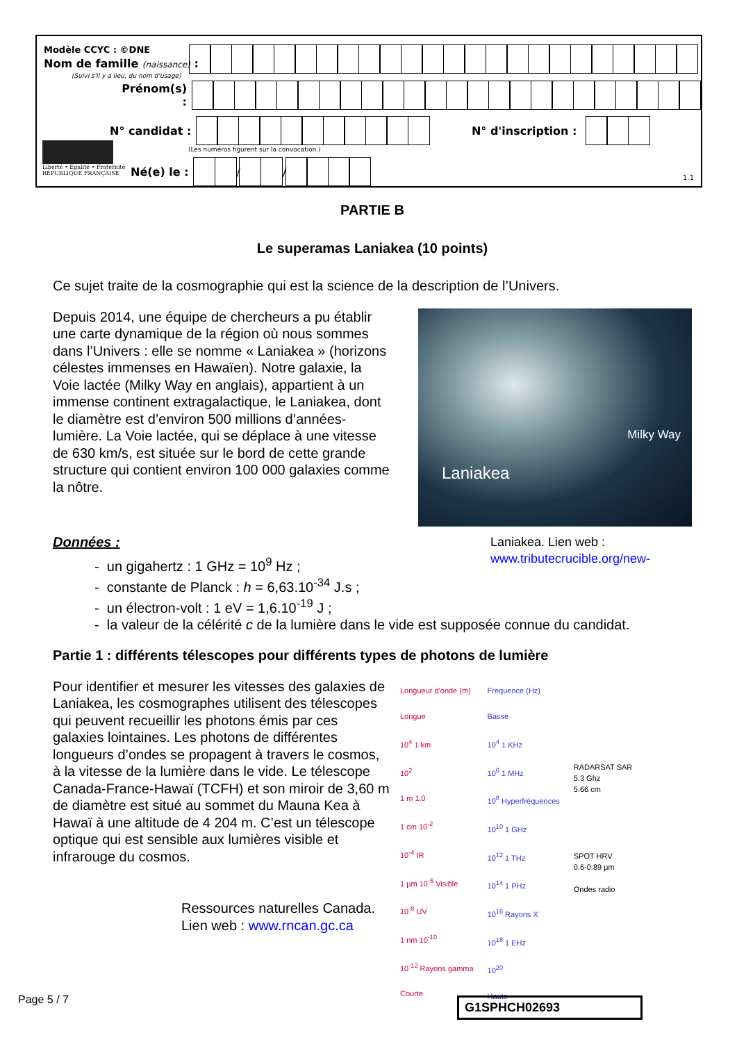Modèle CCYC : ©DNE
Nom de famille (naissance) :
(Suivi s'il y a lieu, du nom d'usage)
Prénom(s) :
N° candidat : N° d'inscription :
(Les numéros figurent sur la convocation.)
Liberté • Égalité • Fraternité
RÉPUBLIQUE FRANÇAISE
Né(e) le :
/
/
1.1
PARTIE B
Le superamas Laniakea (10 points)
Ce sujet traite de la cosmographie qui est la science de la description de l’Univers.
Depuis 2014, une équipe de chercheurs a pu établir une carte dynamique de la région où nous sommes dans l’Univers : elle se nomme « Laniakea » (horizons célestes immenses en Hawaïen). Notre galaxie, la Voie lactée (Milky Way en anglais), appartient à un immense continent extragalactique, le Laniakea, dont le diamètre est d’environ 500 millions d’années-lumière. La Voie lactée, qui se déplace à une vitesse de 630 km/s, est située sur le bord de cette grande structure qui contient environ 100 000 galaxies comme la nôtre.
Milky Way
Laniakea
Données : Laniakea. Lien web :
www.tributecrucible.org/new-
- un gigahertz : 1 GHz = 10<sup>9</sup> Hz ;
- constante de Planck : h = 6,63.10<sup>-34</sup> J.s ;
- un électron-volt : 1 eV = 1,6.10<sup>-19</sup> J ;
- la valeur de la célérité c de la lumière dans le vide est supposée connue du candidat.
Partie 1 : différents télescopes pour différents types de photons de lumière
Pour identifier et mesurer les vitesses des galaxies de Laniakea, les cosmographes utilisent des télescopes qui peuvent recueillir les photons émis par ces galaxies lointaines. Les photons de différentes longueurs d’ondes se propagent à travers le cosmos, à la vitesse de la lumière dans le vide. Le télescope Canada-France-Hawaï (TCFH) et son miroir de 3,60 m de diamètre est situé au sommet du Mauna Kea à Hawaï à une altitude de 4 204 m. C’est un télescope optique qui est sensible aux lumières visible et infrarouge du cosmos.
Ressources naturelles Canada.
Lien web : www.rncan.gc.ca
Longueur d'onde (m)
Longue
10<sup>4</sup> 1 km
10<sup>2</sup>
1 m 1.0
1 cm 10<sup>-2</sup>
10<sup>-4</sup> IR
1 µm 10<sup>-6</sup> Visible
10<sup>-8</sup> UV
1 nm 10<sup>-10</sup>
10<sup>-12</sup> Rayons gamma
Courte
Frequence (Hz)
Basse
10<sup>4</sup> 1 KHz
10<sup>6</sup> 1 MHz
10<sup>8</sup> Hyperfréquences
10<sup>10</sup> 1 GHz
10<sup>12</sup> 1 THz
10<sup>14</sup> 1 PHz
10<sup>16</sup> Rayons X
10<sup>18</sup> 1 EHz
10<sup>20</sup>
Haute
RADARSAT SAR
5.3 Ghz
5.66 cm
SPOT HRV
0.6-0.89 µm
Ondes radio
Page 5 / 7 G1SPHCH02693